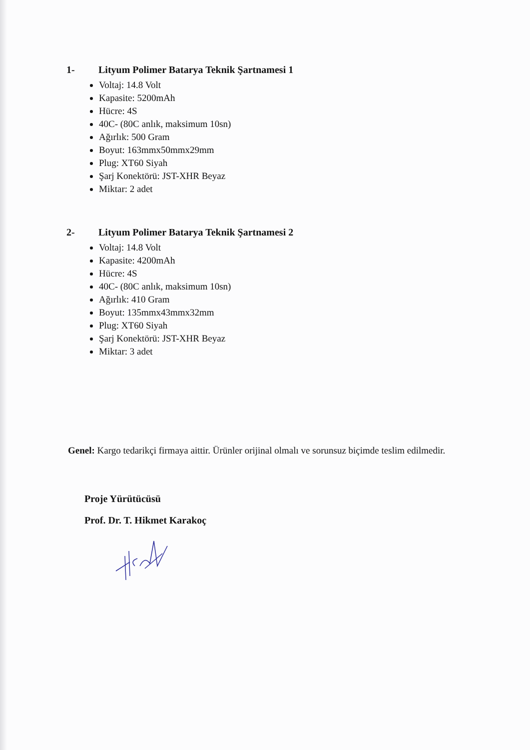1- Lityum Polimer Batarya Teknik Şartnamesi 1
Voltaj: 14.8 Volt
Kapasite: 5200mAh
Hücre: 4S
40C- (80C anlık, maksimum 10sn)
Ağırlık: 500 Gram
Boyut: 163mmx50mmx29mm
Plug: XT60 Siyah
Şarj Konektörü: JST-XHR Beyaz
Miktar: 2 adet
2- Lityum Polimer Batarya Teknik Şartnamesi 2
Voltaj: 14.8 Volt
Kapasite: 4200mAh
Hücre: 4S
40C- (80C anlık, maksimum 10sn)
Ağırlık: 410 Gram
Boyut: 135mmx43mmx32mm
Plug: XT60 Siyah
Şarj Konektörü: JST-XHR Beyaz
Miktar: 3 adet
Genel: Kargo tedarikçi firmaya aittir. Ürünler orijinal olmalı ve sorunsuz biçimde teslim edilmedir.
Proje Yürütücüsü
Prof. Dr. T. Hikmet Karakoç